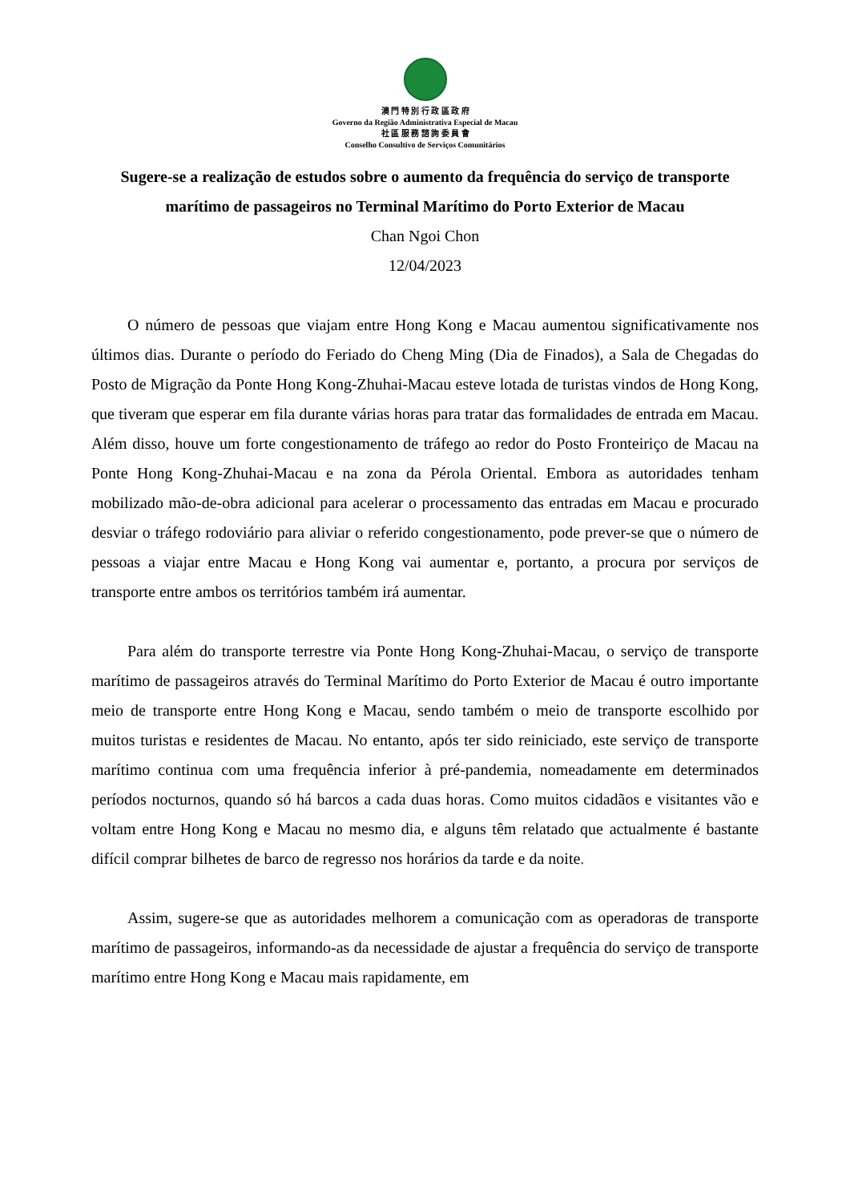澳 門 特 別 行 政 區 政 府
Governo da Região Administrativa Especial de Macau
社 區 服 務 諮 詢 委 員 會
Conselho Consultivo de Serviços Comunitários
Sugere-se a realização de estudos sobre o aumento da frequência do serviço de transporte marítimo de passageiros no Terminal Marítimo do Porto Exterior de Macau
Chan Ngoi Chon
12/04/2023
O número de pessoas que viajam entre Hong Kong e Macau aumentou significativamente nos últimos dias. Durante o período do Feriado do Cheng Ming (Dia de Finados), a Sala de Chegadas do Posto de Migração da Ponte Hong Kong-Zhuhai-Macau esteve lotada de turistas vindos de Hong Kong, que tiveram que esperar em fila durante várias horas para tratar das formalidades de entrada em Macau. Além disso, houve um forte congestionamento de tráfego ao redor do Posto Fronteiriço de Macau na Ponte Hong Kong-Zhuhai-Macau e na zona da Pérola Oriental. Embora as autoridades tenham mobilizado mão-de-obra adicional para acelerar o processamento das entradas em Macau e procurado desviar o tráfego rodoviário para aliviar o referido congestionamento, pode prever-se que o número de pessoas a viajar entre Macau e Hong Kong vai aumentar e, portanto, a procura por serviços de transporte entre ambos os territórios também irá aumentar.
Para além do transporte terrestre via Ponte Hong Kong-Zhuhai-Macau, o serviço de transporte marítimo de passageiros através do Terminal Marítimo do Porto Exterior de Macau é outro importante meio de transporte entre Hong Kong e Macau, sendo também o meio de transporte escolhido por muitos turistas e residentes de Macau. No entanto, após ter sido reiniciado, este serviço de transporte marítimo continua com uma frequência inferior à pré-pandemia, nomeadamente em determinados períodos nocturnos, quando só há barcos a cada duas horas. Como muitos cidadãos e visitantes vão e voltam entre Hong Kong e Macau no mesmo dia, e alguns têm relatado que actualmente é bastante difícil comprar bilhetes de barco de regresso nos horários da tarde e da noite.
Assim, sugere-se que as autoridades melhorem a comunicação com as operadoras de transporte marítimo de passageiros, informando-as da necessidade de ajustar a frequência do serviço de transporte marítimo entre Hong Kong e Macau mais rapidamente, em